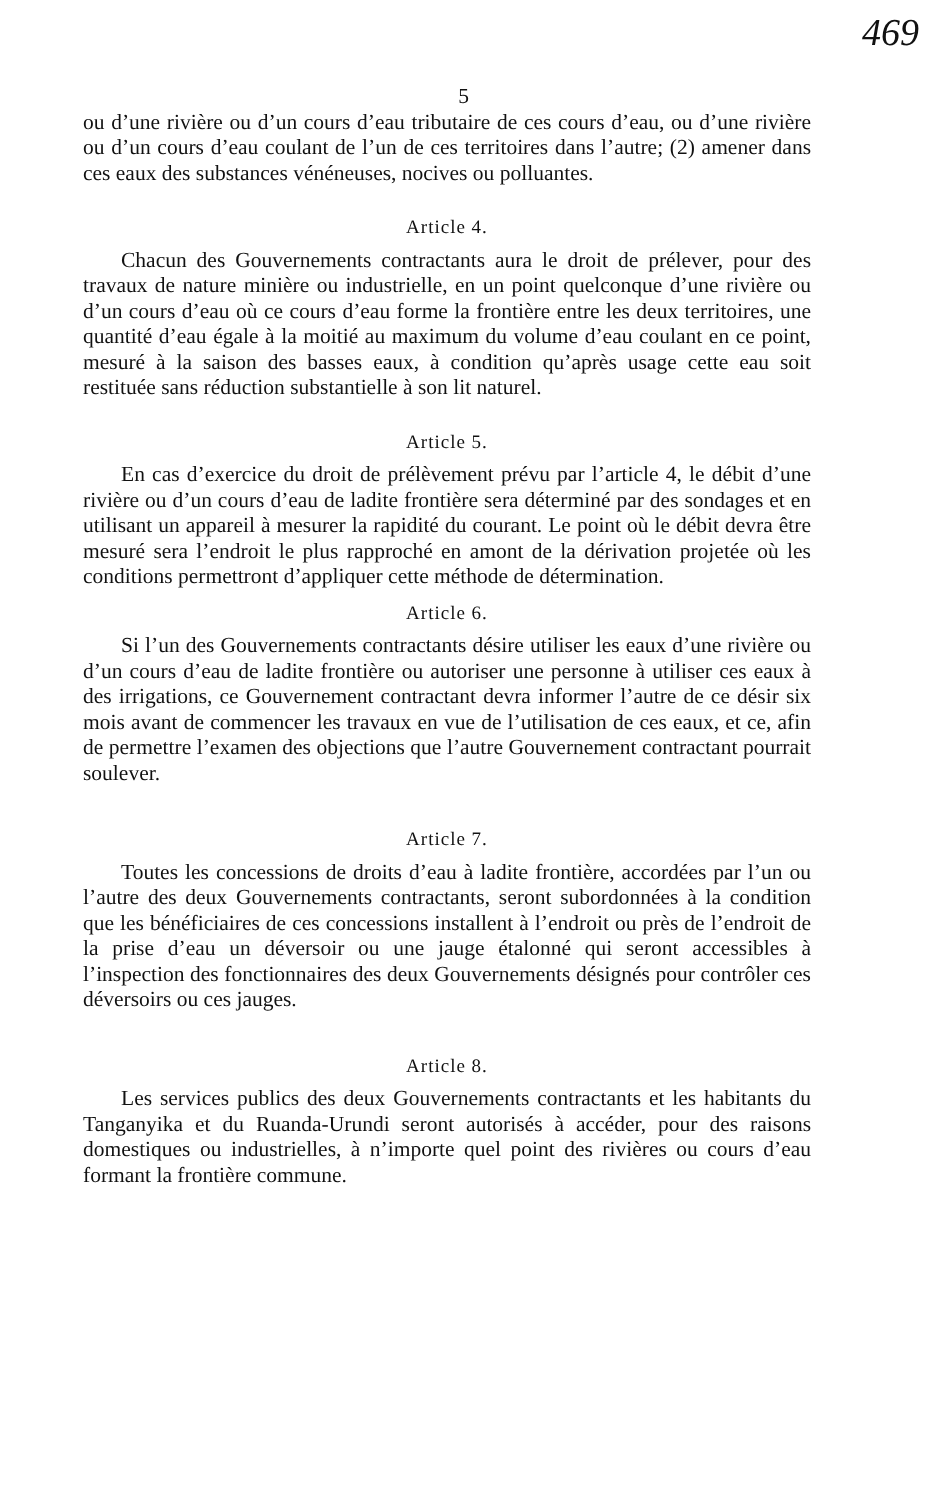469
5
ou d’une rivière ou d’un cours d’eau tributaire de ces cours d’eau, ou d’une rivière ou d’un cours d’eau coulant de l’un de ces territoires dans l’autre; (2) amener dans ces eaux des substances vénéneuses, nocives ou polluantes.
Article 4.
Chacun des Gouvernements contractants aura le droit de prélever, pour des travaux de nature minière ou industrielle, en un point quelconque d’une rivière ou d’un cours d’eau où ce cours d’eau forme la frontière entre les deux territoires, une quantité d’eau égale à la moitié au maximum du volume d’eau coulant en ce point, mesuré à la saison des basses eaux, à condition qu’après usage cette eau soit restituée sans réduction substantielle à son lit naturel.
Article 5.
En cas d’exercice du droit de prélèvement prévu par l’article 4, le débit d’une rivière ou d’un cours d’eau de ladite frontière sera déterminé par des sondages et en utilisant un appareil à mesurer la rapidité du courant. Le point où le débit devra être mesuré sera l’endroit le plus rapproché en amont de la dérivation projetée où les conditions permettront d’appliquer cette méthode de détermination.
Article 6.
Si l’un des Gouvernements contractants désire utiliser les eaux d’une rivière ou d’un cours d’eau de ladite frontière ou autoriser une personne à utiliser ces eaux à des irrigations, ce Gouvernement contractant devra informer l’autre de ce désir six mois avant de commencer les travaux en vue de l’utilisation de ces eaux, et ce, afin de permettre l’examen des objections que l’autre Gouvernement contractant pourrait soulever.
Article 7.
Toutes les concessions de droits d’eau à ladite frontière, accordées par l’un ou l’autre des deux Gouvernements contractants, seront subordonnées à la condition que les bénéficiaires de ces concessions installent à l’endroit ou près de l’endroit de la prise d’eau un déversoir ou une jauge étalonné qui seront accessibles à l’inspection des fonctionnaires des deux Gouvernements désignés pour contrôler ces déversoirs ou ces jauges.
Article 8.
Les services publics des deux Gouvernements contractants et les habitants du Tanganyika et du Ruanda-Urundi seront autorisés à accéder, pour des raisons domestiques ou industrielles, à n’importe quel point des rivières ou cours d’eau formant la frontière commune.